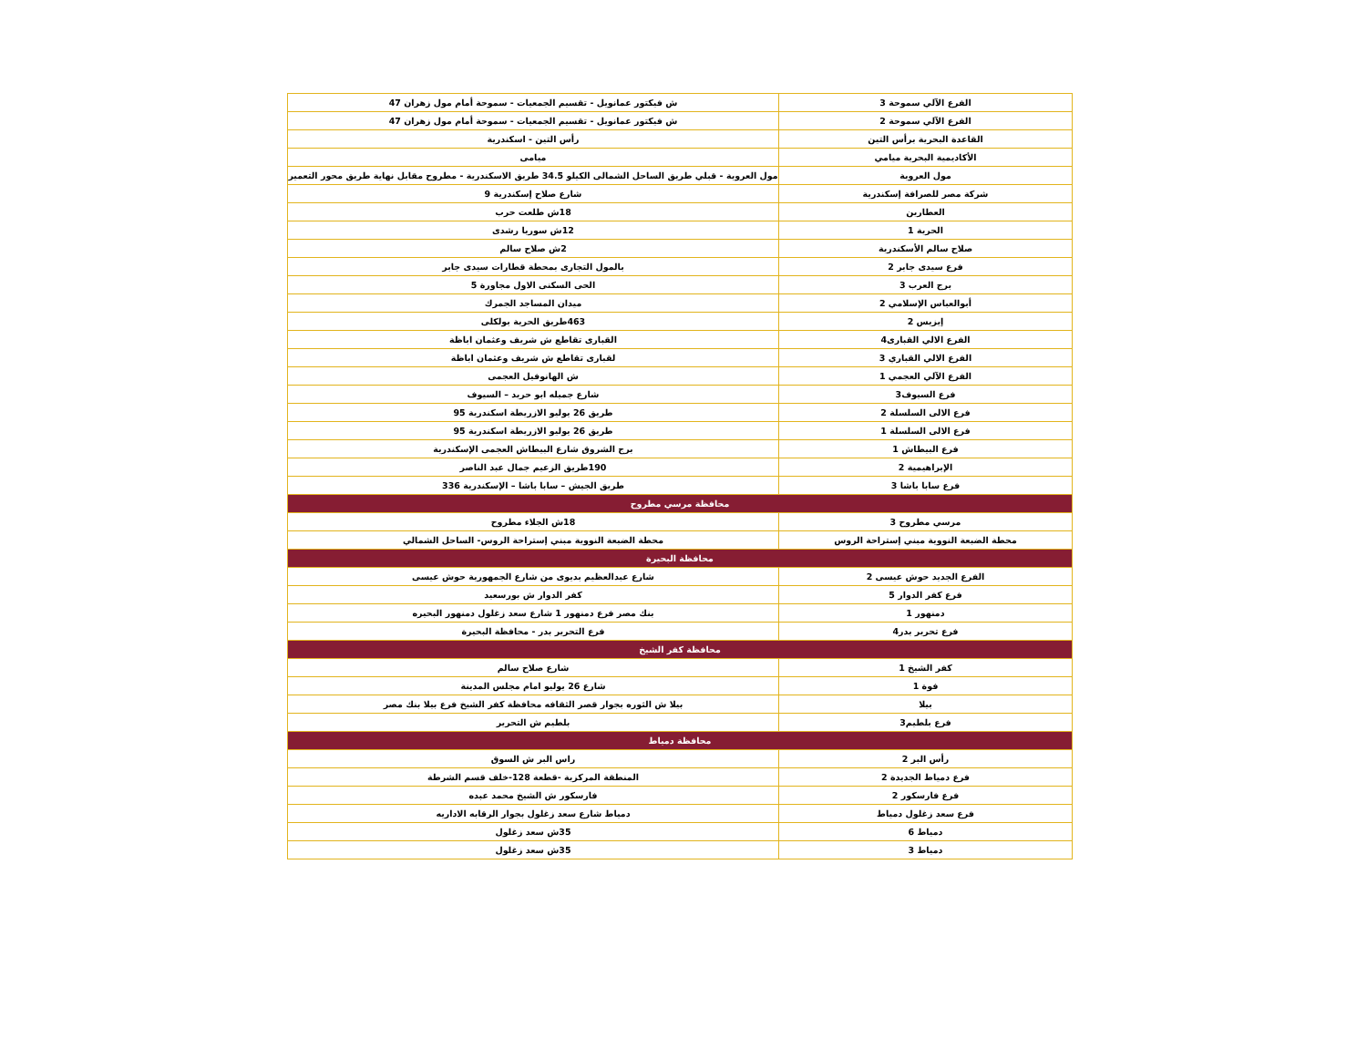| الفرع الآلي سموحة 3 | ش فيكتور عمانويل - تقسيم الجمعيات - سموحة أمام مول زهران 47 |
| الفرع الآلي سموحة 2 | ش فيكتور عمانويل - تقسيم الجمعيات - سموحة أمام مول زهران 47 |
| القاعدة البحرية برأس التين | رأس التين - اسكندرية |
| الأكاديمية البحرية ميامي | ميامى |
| مول العروبة | مول العروبة - قبلي طريق الساحل الشمالى الكيلو 34.5 طريق الاسكندرية - مطروح مقابل نهاية طريق محور التعمير |
| شركة مصر للصرافة إسكندرية | شارع صلاح إسكندرية 9 |
| العطارين | 18ش طلعت حرب |
| الحرية 1 | 12ش سوريا رشدى |
| صلاح سالم الأسكندرية | 2ش صلاح سالم |
| فرع سيدى جابر 2 | بالمول التجارى بمحطة قطارات سيدى جابر |
| برج العرب 3 | الحى السكنى الاول مجاورة 5 |
| أبوالعباس الإسلامي 2 | ميدان المساجد الجمرك |
| إيزيس 2 | 463طريق الحرية بولكلى |
| الفرع الالي القبارى4 | القبارى تقاطع ش شريف وعثمان اباظة |
| الفرع الالي القباري 3 | لقبارى تقاطع ش شريف وعثمان اباظة |
| الفرع الآلي العجمي 1 | ش الهانوفيل العجمى |
| فرع السيوف3 | شارع جميله ابو حريد – السيوف |
| فرع الالى السلسلة 2 | طريق 26 يوليو الازريطة اسكندرية 95 |
| فرع الالى السلسلة 1 | طريق 26 يوليو الازريطة اسكندرية 95 |
| فرع البيطاش 1 | برج الشروق شارع البيطاش العجمى الإسكندرية |
| الإبراهيمية 2 | 190طريق الزعيم جمال عبد الناصر |
| فرع سابا باشا 3 | طريق الجيش – سابا باشا – الإسكندرية 336 |
| محافظة مرسي مطروح | |
| مرسي مطروح 3 | 18ش الجلاء مطروح |
| محطة الضبعة النووية مبني إستراحة الروس | محطة الضبعة النووية مبني إستراحة الروس- الساحل الشمالي |
| محافظة البحيرة | |
| الفرع الجديد حوش عيسى 2 | شارع عبدالعظيم بديوى من شارع الجمهورية حوش عيسى |
| فرع كفر الدوار 5 | كفر الدوار ش بورسعيد |
| دمنهور 1 | بنك مصر فرع دمنهور 1 شارع سعد زغلول دمنهور البحيره |
| فرع تحرير بدر4 | فرع التحرير بدر - محافظة البحيرة |
| محافظة كفر الشيخ | |
| كفر الشيخ 1 | شارع صلاح سالم |
| فوة 1 | شارع 26 يوليو امام مجلس المدينة |
| بيلا | بيلا ش الثوره بجوار قصر الثقافه محافظة كفر الشيخ فرع بيلا بنك مصر |
| فرع بلطيم3 | بلطيم ش التحرير |
| محافظة دمياط | |
| رأس البر 2 | راس البر ش السوق |
| فرع دمياط الجديدة 2 | المنطقة المركزية -قطعة 128-خلف قسم الشرطة |
| فرع فارسكور 2 | فارسكور ش الشيخ محمد عبده |
| فرع سعد زغلول دمياط | دمياط شارع سعد زغلول بجوار الرقابه الاداريه |
| دمياط 6 | 35ش سعد زغلول |
| دمياط 3 | 35ش سعد زغلول |